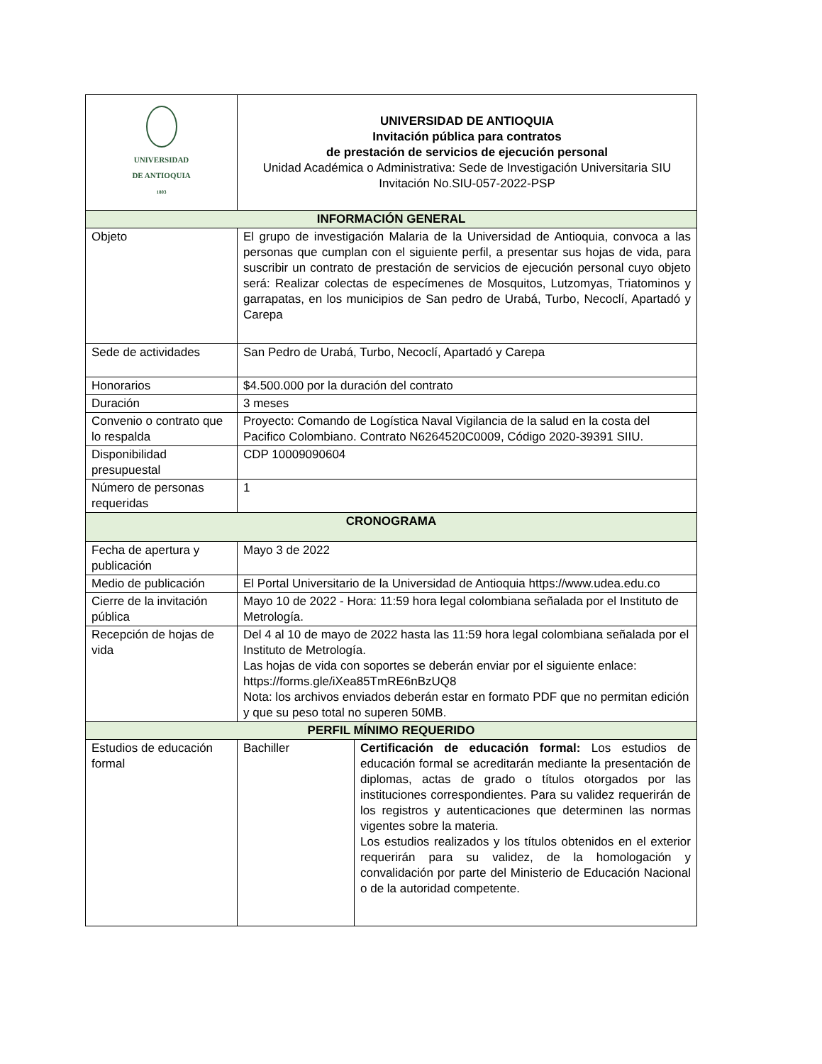| UNIVERSIDAD DE ANTIOQUIA 1803 | UNIVERSIDAD DE ANTIOQUIA Invitación pública para contratos de prestación de servicios de ejecución personal Unidad Académica o Administrativa: Sede de Investigación Universitaria SIU Invitación No.SIU-057-2022-PSP | |
| INFORMACIÓN GENERAL | | |
| Objeto | El grupo de investigación Malaria de la Universidad de Antioquia, convoca a las personas que cumplan con el siguiente perfil, a presentar sus hojas de vida, para suscribir un contrato de prestación de servicios de ejecución personal cuyo objeto será: Realizar colectas de especímenes de Mosquitos, Lutzomyas, Triatominos y garrapatas, en los municipios de San pedro de Urabá, Turbo, Necoclí, Apartadó y Carepa | |
| Sede de actividades | San Pedro de Urabá, Turbo, Necoclí, Apartadó y Carepa | |
| Honorarios | $4.500.000 por la duración del contrato | |
| Duración | 3 meses | |
| Convenio o contrato que lo respalda | Proyecto: Comando de Logística Naval Vigilancia de la salud en la costa del Pacifico Colombiano. Contrato N6264520C0009, Código 2020-39391 SIIU. | |
| Disponibilidad presupuestal | CDP 10009090604 | |
| Número de personas requeridas | 1 | |
| CRONOGRAMA | | |
| Fecha de apertura y publicación | Mayo 3 de 2022 | |
| Medio de publicación | El Portal Universitario de la Universidad de Antioquia https://www.udea.edu.co | |
| Cierre de la invitación pública | Mayo 10 de 2022 - Hora: 11:59 hora legal colombiana señalada por el Instituto de Metrología. | |
| Recepción de hojas de vida | Del 4 al 10 de mayo de 2022 hasta las 11:59 hora legal colombiana señalada por el Instituto de Metrología. Las hojas de vida con soportes se deberán enviar por el siguiente enlace: https://forms.gle/iXea85TmRE6nBzUQ8 Nota: los archivos enviados deberán estar en formato PDF que no permitan edición y que su peso total no superen 50MB. | |
| PERFIL MÍNIMO REQUERIDO | | |
| Estudios de educación formal | Bachiller | Certificación de educación formal: Los estudios de educación formal se acreditarán mediante la presentación de diplomas, actas de grado o títulos otorgados por las instituciones correspondientes. Para su validez requerirán de los registros y autenticaciones que determinen las normas vigentes sobre la materia. Los estudios realizados y los títulos obtenidos en el exterior requerirán para su validez, de la homologación y convalidación por parte del Ministerio de Educación Nacional o de la autoridad competente. |